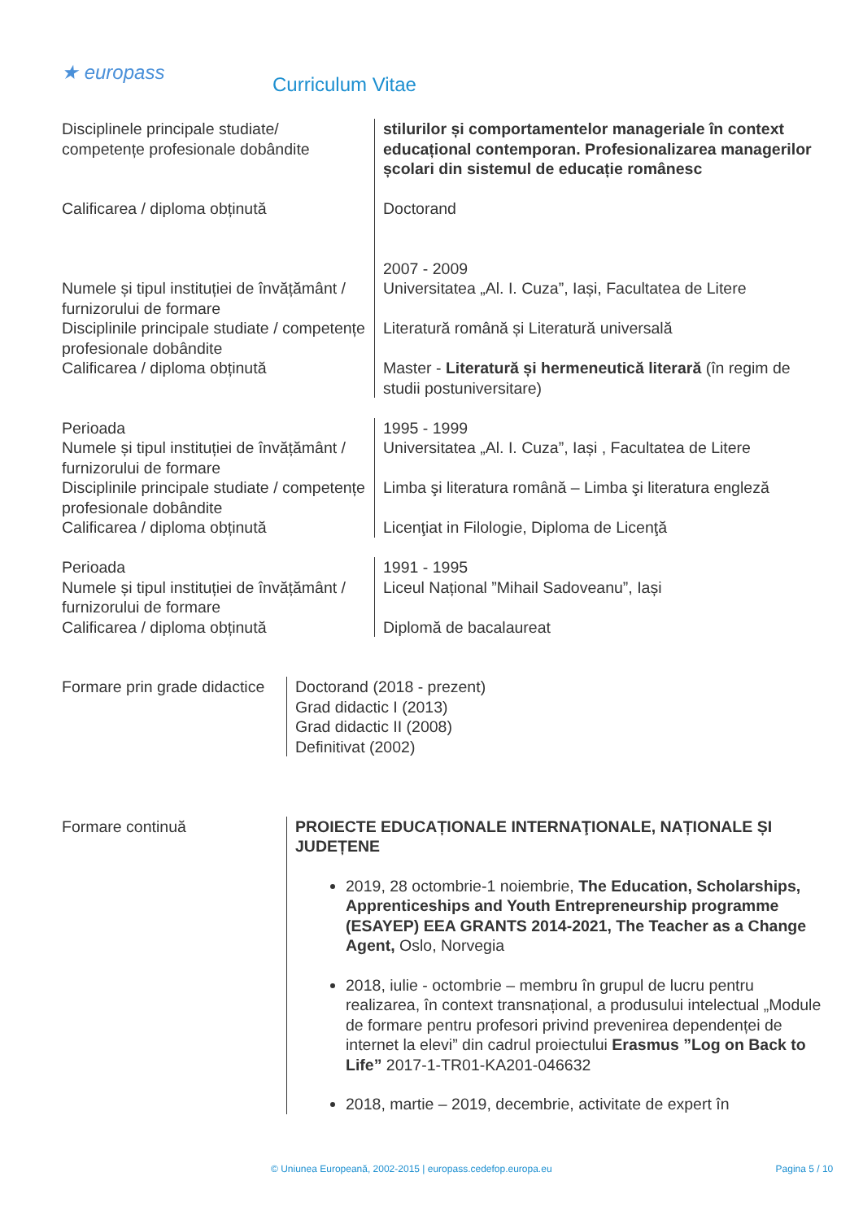★ europass
Curriculum Vitae
| Disciplinele principale studiate/ competențe profesionale dobândite | stilurilor și comportamentelor manageriale în context educațional contemporan. Profesionalizarea managerilor școlari din sistemul de educație românesc |
| Calificarea / diploma obținută | Doctorand 2007 - 2009 |
| Numele și tipul instituției de învățământ / furnizorului de formare Disciplinile principale studiate / competențe profesionale dobândite Calificarea / diploma obținută | Universitatea „Al. I. Cuza”, Iași, Facultatea de Litere Literatură română și Literatură universală Master - Literatură și hermeneutică literară (în regim de studii postuniversitare) |
| Perioada Numele și tipul instituției de învățământ / furnizorului de formare Disciplinile principale studiate / competențe profesionale dobândite Calificarea / diploma obținută | 1995 - 1999 Universitatea „Al. I. Cuza”, Iași , Facultatea de Litere Limba şi literatura română – Limba şi literatura engleză Licenţiat in Filologie, Diploma de Licenţă |
| Perioada Numele și tipul instituției de învățământ / furnizorului de formare Calificarea / diploma obținută | 1991 - 1995 Liceul Național ”Mihail Sadoveanu”, Iași Diplomă de bacalaureat |
| Formare prin grade didactice | Doctorand (2018 - prezent) Grad didactic I (2013) Grad didactic II (2008) Definitivat (2002) |
| Formare continuă | PROIECTE EDUCAȚIONALE INTERNAŢIONALE, NAȚIONALE ȘI JUDEȚENE 2019, 28 octombrie-1 noiembrie, The Education, Scholarships, Apprenticeships and Youth Entrepreneurship programme (ESAYEP) EEA GRANTS 2014-2021, The Teacher as a Change Agent, Oslo, Norvegia 2018, iulie - octombrie – membru în grupul de lucru pentru realizarea, în context transnațional, a produsului intelectual „Module de formare pentru profesori privind prevenirea dependenței de internet la elevi” din cadrul proiectului Erasmus ”Log on Back to Life” 2017-1-TR01-KA201-046632 2018, martie – 2019, decembrie, activitate de expert în |
© Uniunea Europeană, 2002-2015 | europass.cedefop.europa.eu Pagina 5 / 10